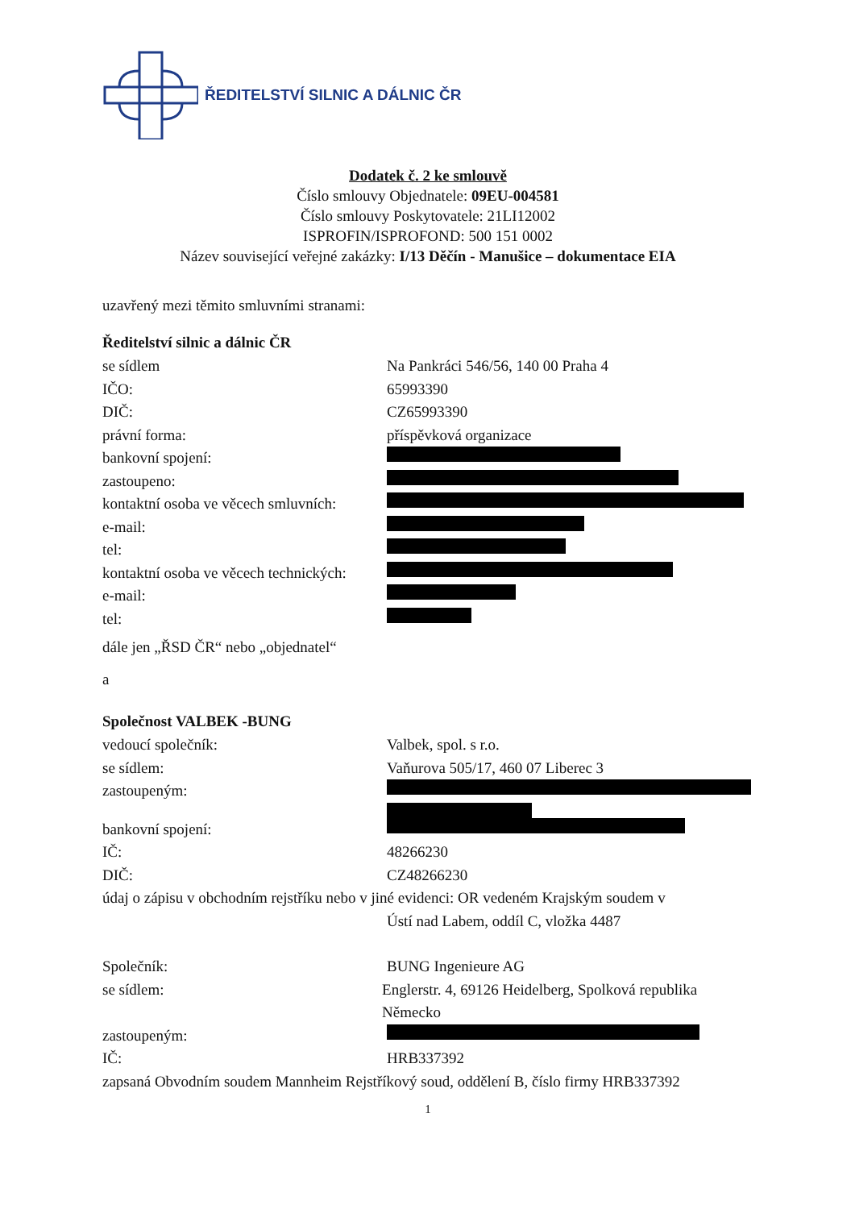ŘEDITELSTVÍ SILNIC A DÁLNIC ČR
Dodatek č. 2 ke smlouvě
Číslo smlouvy Objednatele: 09EU-004581
Číslo smlouvy Poskytovatele: 21LI12002
ISPROFIN/ISPROFOND: 500 151 0002
Název související veřejné zakázky: I/13 Děčín - Manušice – dokumentace EIA
uzavřený mezi těmito smluvními stranami:
Ředitelství silnic a dálnic ČR
se sídlem Na Pankráci 546/56, 140 00 Praha 4
IČO: 65993390
DIČ: CZ65993390
právní forma: příspěvková organizace
bankovní spojení:
zastoupeno:
kontaktní osoba ve věcech smluvních:
e-mail:
tel:
kontaktní osoba ve věcech technických:
e-mail:
tel:
dále jen „ŘSD ČR“ nebo „objednatel“
a
Společnost VALBEK -BUNG
vedoucí společník: Valbek, spol. s r.o.
se sídlem: Vaňurova 505/17, 460 07 Liberec 3
zastoupeným:
bankovní spojení:
IČ: 48266230
DIČ: CZ48266230
údaj o zápisu v obchodním rejstříku nebo v jiné evidenci: OR vedeném Krajským soudem v
Ústí nad Labem, oddíl C, vložka 4487
Společník: BUNG Ingenieure AG
se sídlem: Englerstr. 4, 69126 Heidelberg, Spolková republika Německo
zastoupeným:
IČ: HRB337392
zapsaná Obvodním soudem Mannheim Rejstříkový soud, oddělení B, číslo firmy HRB337392
1